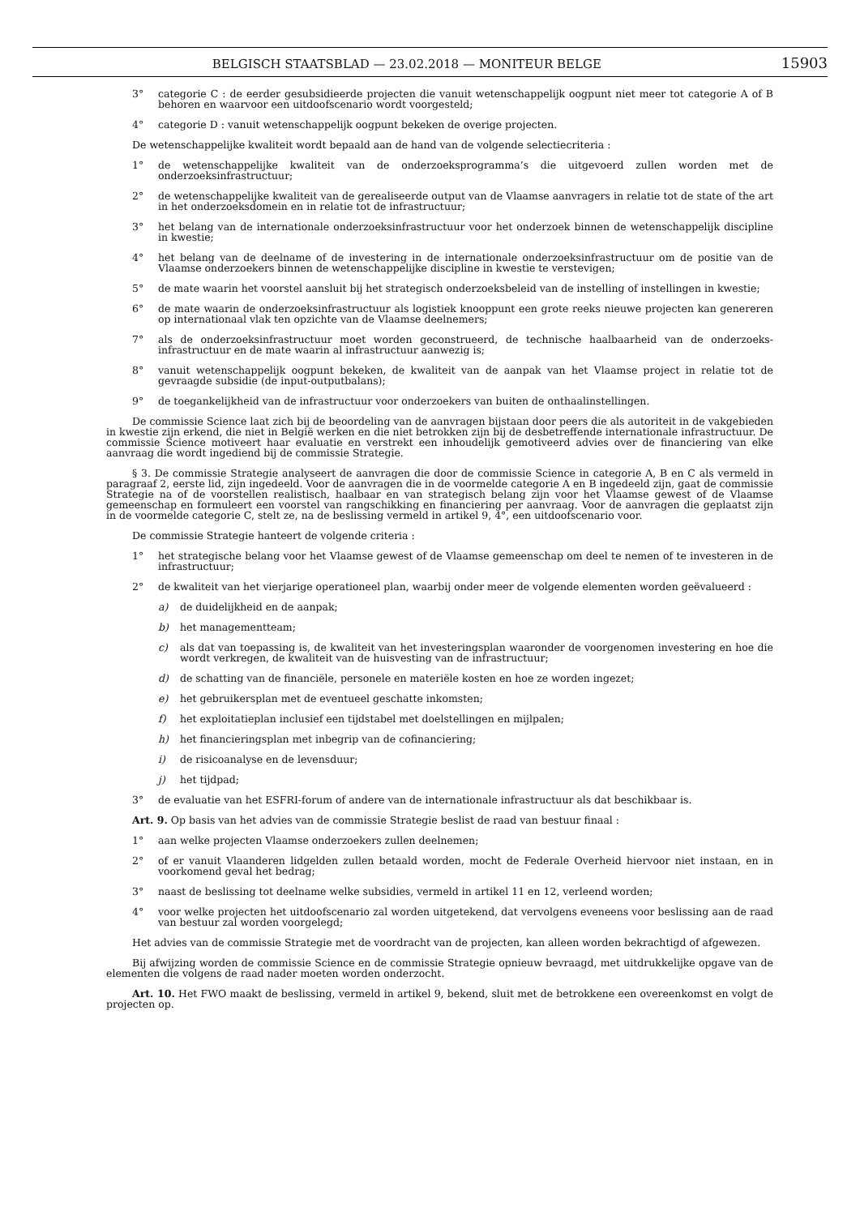BELGISCH STAATSBLAD — 23.02.2018 — MONITEUR BELGE 15903
3° categorie C : de eerder gesubsidieerde projecten die vanuit wetenschappelijk oogpunt niet meer tot categorie A of B behoren en waarvoor een uitdoofscenario wordt voorgesteld;
4° categorie D : vanuit wetenschappelijk oogpunt bekeken de overige projecten.
De wetenschappelijke kwaliteit wordt bepaald aan de hand van de volgende selectiecriteria :
1° de wetenschappelijke kwaliteit van de onderzoeksprogramma’s die uitgevoerd zullen worden met de onderzoeksinfrastructuur;
2° de wetenschappelijke kwaliteit van de gerealiseerde output van de Vlaamse aanvragers in relatie tot de state of the art in het onderzoeksdomein en in relatie tot de infrastructuur;
3° het belang van de internationale onderzoeksinfrastructuur voor het onderzoek binnen de wetenschappelijk discipline in kwestie;
4° het belang van de deelname of de investering in de internationale onderzoeksinfrastructuur om de positie van de Vlaamse onderzoekers binnen de wetenschappelijke discipline in kwestie te verstevigen;
5° de mate waarin het voorstel aansluit bij het strategisch onderzoeksbeleid van de instelling of instellingen in kwestie;
6° de mate waarin de onderzoeksinfrastructuur als logistiek knooppunt een grote reeks nieuwe projecten kan genereren op internationaal vlak ten opzichte van de Vlaamse deelnemers;
7° als de onderzoeksinfrastructuur moet worden geconstrueerd, de technische haalbaarheid van de onderzoeks-infrastructuur en de mate waarin al infrastructuur aanwezig is;
8° vanuit wetenschappelijk oogpunt bekeken, de kwaliteit van de aanpak van het Vlaamse project in relatie tot de gevraagde subsidie (de input-outputbalans);
9° de toegankelijkheid van de infrastructuur voor onderzoekers van buiten de onthaalinstellingen.
De commissie Science laat zich bij de beoordeling van de aanvragen bijstaan door peers die als autoriteit in de vakgebieden in kwestie zijn erkend, die niet in België werken en die niet betrokken zijn bij de desbetreffende internationale infrastructuur. De commissie Science motiveert haar evaluatie en verstrekt een inhoudelijk gemotiveerd advies over de financiering van elke aanvraag die wordt ingediend bij de commissie Strategie.
§ 3. De commissie Strategie analyseert de aanvragen die door de commissie Science in categorie A, B en C als vermeld in paragraaf 2, eerste lid, zijn ingedeeld. Voor de aanvragen die in de voormelde categorie A en B ingedeeld zijn, gaat de commissie Strategie na of de voorstellen realistisch, haalbaar en van strategisch belang zijn voor het Vlaamse gewest of de Vlaamse gemeenschap en formuleert een voorstel van rangschikking en financiering per aanvraag. Voor de aanvragen die geplaatst zijn in de voormelde categorie C, stelt ze, na de beslissing vermeld in artikel 9, 4°, een uitdoofscenario voor.
De commissie Strategie hanteert de volgende criteria :
1° het strategische belang voor het Vlaamse gewest of de Vlaamse gemeenschap om deel te nemen of te investeren in de infrastructuur;
2° de kwaliteit van het vierjarige operationeel plan, waarbij onder meer de volgende elementen worden geëvalueerd :
a) de duidelijkheid en de aanpak;
b) het managementteam;
c) als dat van toepassing is, de kwaliteit van het investeringsplan waaronder de voorgenomen investering en hoe die wordt verkregen, de kwaliteit van de huisvesting van de infrastructuur;
d) de schatting van de financiële, personele en materiële kosten en hoe ze worden ingezet;
e) het gebruikersplan met de eventueel geschatte inkomsten;
f) het exploitatieplan inclusief een tijdstabel met doelstellingen en mijlpalen;
h) het financieringsplan met inbegrip van de cofinanciering;
i) de risicoanalyse en de levensduur;
j) het tijdpad;
3° de evaluatie van het ESFRI-forum of andere van de internationale infrastructuur als dat beschikbaar is.
Art. 9. Op basis van het advies van de commissie Strategie beslist de raad van bestuur finaal :
1° aan welke projecten Vlaamse onderzoekers zullen deelnemen;
2° of er vanuit Vlaanderen lidgelden zullen betaald worden, mocht de Federale Overheid hiervoor niet instaan, en in voorkomend geval het bedrag;
3° naast de beslissing tot deelname welke subsidies, vermeld in artikel 11 en 12, verleend worden;
4° voor welke projecten het uitdoofscenario zal worden uitgetekend, dat vervolgens eveneens voor beslissing aan de raad van bestuur zal worden voorgelegd;
Het advies van de commissie Strategie met de voordracht van de projecten, kan alleen worden bekrachtigd of afgewezen.
Bij afwijzing worden de commissie Science en de commissie Strategie opnieuw bevraagd, met uitdrukkelijke opgave van de elementen die volgens de raad nader moeten worden onderzocht.
Art. 10. Het FWO maakt de beslissing, vermeld in artikel 9, bekend, sluit met de betrokkene een overeenkomst en volgt de projecten op.